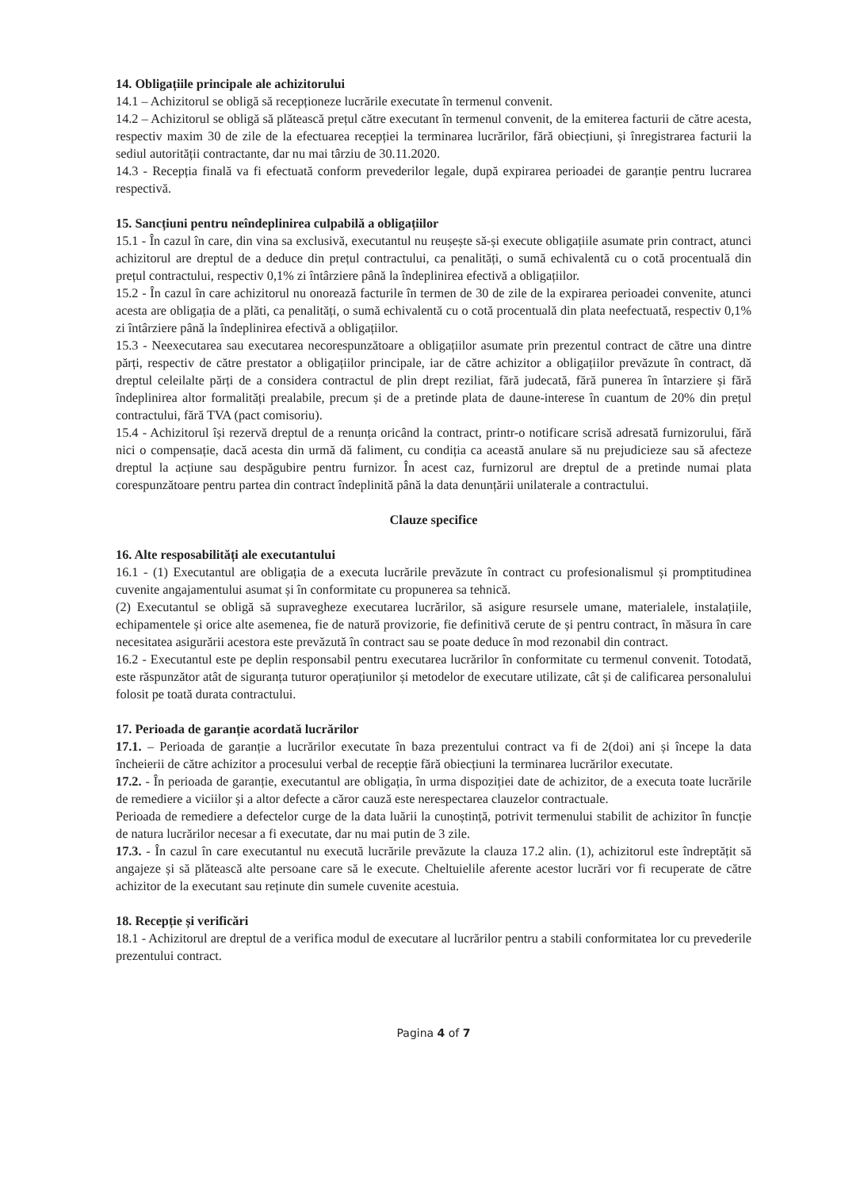14. Obligațiile principale ale achizitorului
14.1 – Achizitorul se obligă să recepționeze lucrările executate în termenul convenit.
14.2 – Achizitorul se obligă să plătească prețul către executant în termenul convenit, de la emiterea facturii de către acesta, respectiv maxim 30 de zile de la efectuarea recepției la terminarea lucrărilor, fără obiecțiuni, și înregistrarea facturii la sediul autorității contractante, dar nu mai târziu de 30.11.2020.
14.3 - Recepția finală va fi efectuată conform prevederilor legale, după expirarea perioadei de garanție pentru lucrarea respectivă.
15. Sancțiuni pentru neîndeplinirea culpabilă a obligațiilor
15.1 - În cazul în care, din vina sa exclusivă, executantul nu reușește să-și execute obligațiile asumate prin contract, atunci achizitorul are dreptul de a deduce din prețul contractului, ca penalități, o sumă echivalentă cu o cotă procentuală din prețul contractului, respectiv 0,1% zi întârziere până la îndeplinirea efectivă a obligațiilor.
15.2 - În cazul în care achizitorul nu onorează facturile în termen de 30 de zile de la expirarea perioadei convenite, atunci acesta are obligația de a plăti, ca penalități, o sumă echivalentă cu o cotă procentuală din plata neefectuată, respectiv 0,1% zi întârziere până la îndeplinirea efectivă a obligațiilor.
15.3 - Neexecutarea sau executarea necorespunzătoare a obligațiilor asumate prin prezentul contract de către una dintre părți, respectiv de către prestator a obligațiilor principale, iar de către achizitor a obligațiilor prevăzute în contract, dă dreptul celeilalte părți de a considera contractul de plin drept reziliat, fără judecată, fără punerea în întarziere și fără îndeplinirea altor formalități prealabile, precum și de a pretinde plata de daune-interese în cuantum de 20% din prețul contractului, fără TVA (pact comisoriu).
15.4 - Achizitorul își rezervă dreptul de a renunța oricând la contract, printr-o notificare scrisă adresată furnizorului, fără nici o compensație, dacă acesta din urmă dă faliment, cu condiția ca această anulare să nu prejudicieze sau să afecteze dreptul la acțiune sau despăgubire pentru furnizor. În acest caz, furnizorul are dreptul de a pretinde numai plata corespunzătoare pentru partea din contract îndeplinită până la data denunțării unilaterale a contractului.
Clauze specifice
16. Alte resposabilități ale executantului
16.1 - (1) Executantul are obligația de a executa lucrările prevăzute în contract cu profesionalismul și promptitudinea cuvenite angajamentului asumat și în conformitate cu propunerea sa tehnică.
(2) Executantul se obligă să supravegheze executarea lucrărilor, să asigure resursele umane, materialele, instalațiile, echipamentele și orice alte asemenea, fie de natură provizorie, fie definitivă cerute de și pentru contract, în măsura în care necesitatea asigurării acestora este prevăzută în contract sau se poate deduce în mod rezonabil din contract.
16.2 - Executantul este pe deplin responsabil pentru executarea lucrărilor în conformitate cu termenul convenit. Totodată, este răspunzător atât de siguranța tuturor operațiunilor și metodelor de executare utilizate, cât și de calificarea personalului folosit pe toată durata contractului.
17. Perioada de garanție acordată lucrărilor
17.1. – Perioada de garanție a lucrărilor executate în baza prezentului contract va fi de 2(doi) ani și începe la data încheierii de către achizitor a procesului verbal de recepție fără obiecțiuni la terminarea lucrărilor executate.
17.2. - În perioada de garanție, executantul are obligația, în urma dispoziției date de achizitor, de a executa toate lucrările de remediere a viciilor și a altor defecte a căror cauză este nerespectarea clauzelor contractuale.
Perioada de remediere a defectelor curge de la data luării la cunoștință, potrivit termenului stabilit de achizitor în funcție de natura lucrărilor necesar a fi executate, dar nu mai putin de 3 zile.
17.3. - În cazul în care executantul nu execută lucrările prevăzute la clauza 17.2 alin. (1), achizitorul este îndreptățit să angajeze și să plătească alte persoane care să le execute. Cheltuielile aferente acestor lucrări vor fi recuperate de către achizitor de la executant sau reținute din sumele cuvenite acestuia.
18. Recepție și verificări
18.1 - Achizitorul are dreptul de a verifica modul de executare al lucrărilor pentru a stabili conformitatea lor cu prevederile prezentului contract.
Pagina 4 of 7